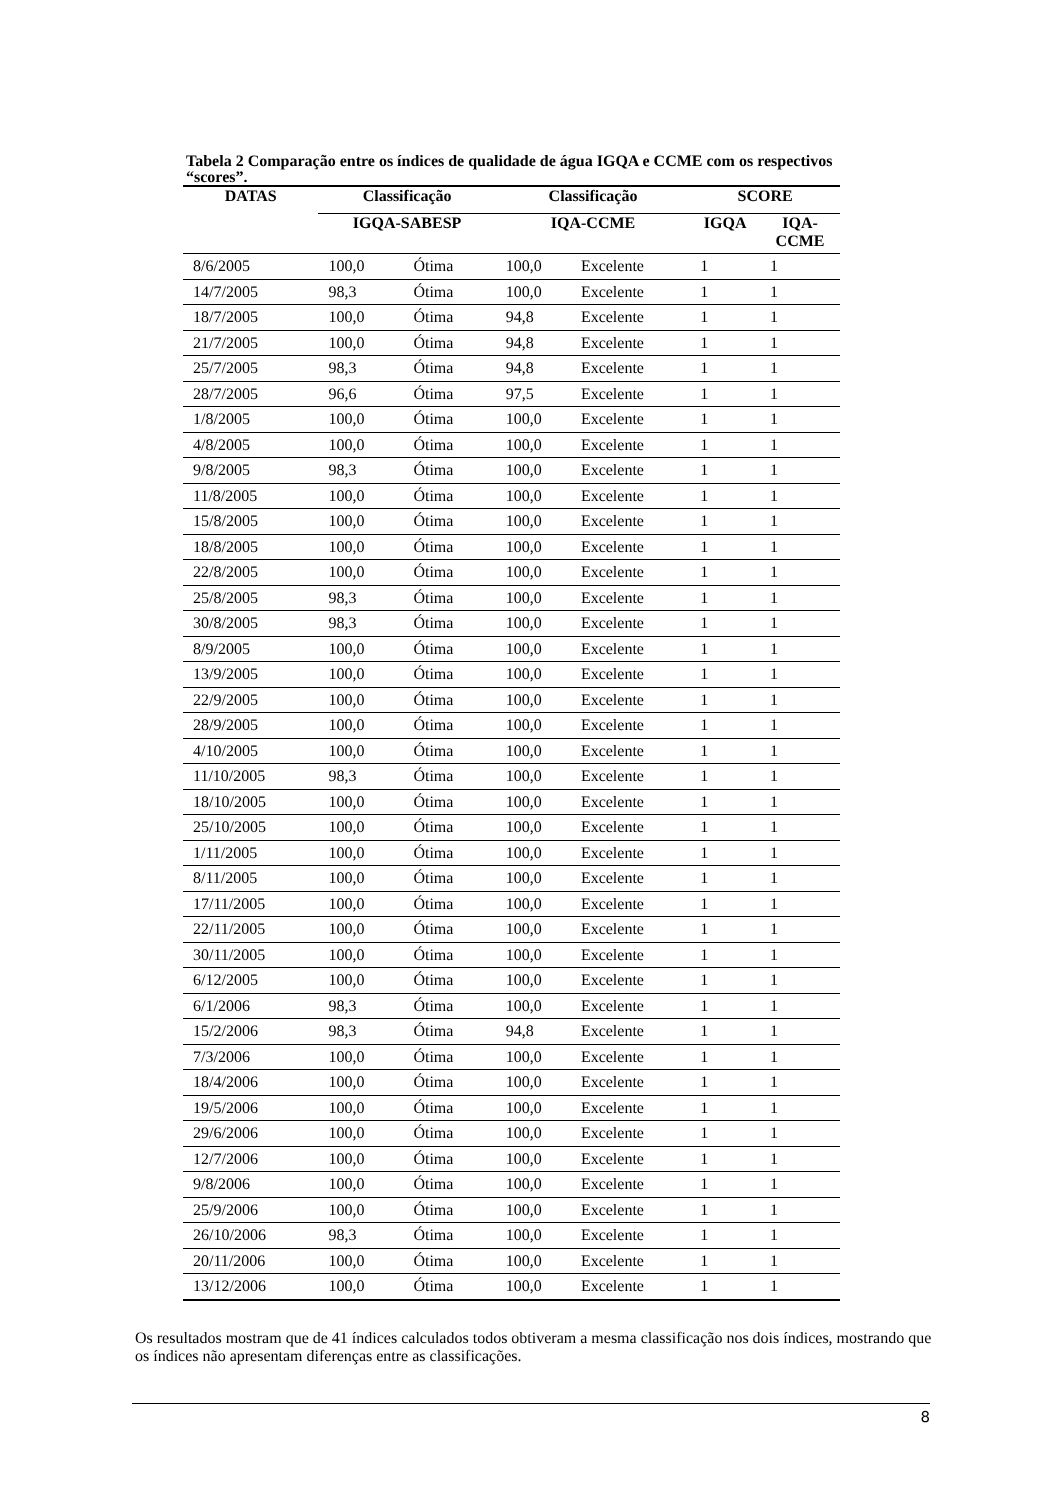Tabela 2 Comparação entre os índices de qualidade de água IGQA e CCME com os respectivos “scores”.
| DATAS | Classificação | | Classificação | | SCORE | |
| --- | --- | --- | --- | --- | --- | --- |
| | IGQA-SABESP | | IQA-CCME | | IGQA | IQA- CCME |
| 8/6/2005 | 100,0 | Ótima | 100,0 | Excelente | 1 | 1 |
| 14/7/2005 | 98,3 | Ótima | 100,0 | Excelente | 1 | 1 |
| 18/7/2005 | 100,0 | Ótima | 94,8 | Excelente | 1 | 1 |
| 21/7/2005 | 100,0 | Ótima | 94,8 | Excelente | 1 | 1 |
| 25/7/2005 | 98,3 | Ótima | 94,8 | Excelente | 1 | 1 |
| 28/7/2005 | 96,6 | Ótima | 97,5 | Excelente | 1 | 1 |
| 1/8/2005 | 100,0 | Ótima | 100,0 | Excelente | 1 | 1 |
| 4/8/2005 | 100,0 | Ótima | 100,0 | Excelente | 1 | 1 |
| 9/8/2005 | 98,3 | Ótima | 100,0 | Excelente | 1 | 1 |
| 11/8/2005 | 100,0 | Ótima | 100,0 | Excelente | 1 | 1 |
| 15/8/2005 | 100,0 | Ótima | 100,0 | Excelente | 1 | 1 |
| 18/8/2005 | 100,0 | Ótima | 100,0 | Excelente | 1 | 1 |
| 22/8/2005 | 100,0 | Ótima | 100,0 | Excelente | 1 | 1 |
| 25/8/2005 | 98,3 | Ótima | 100,0 | Excelente | 1 | 1 |
| 30/8/2005 | 98,3 | Ótima | 100,0 | Excelente | 1 | 1 |
| 8/9/2005 | 100,0 | Ótima | 100,0 | Excelente | 1 | 1 |
| 13/9/2005 | 100,0 | Ótima | 100,0 | Excelente | 1 | 1 |
| 22/9/2005 | 100,0 | Ótima | 100,0 | Excelente | 1 | 1 |
| 28/9/2005 | 100,0 | Ótima | 100,0 | Excelente | 1 | 1 |
| 4/10/2005 | 100,0 | Ótima | 100,0 | Excelente | 1 | 1 |
| 11/10/2005 | 98,3 | Ótima | 100,0 | Excelente | 1 | 1 |
| 18/10/2005 | 100,0 | Ótima | 100,0 | Excelente | 1 | 1 |
| 25/10/2005 | 100,0 | Ótima | 100,0 | Excelente | 1 | 1 |
| 1/11/2005 | 100,0 | Ótima | 100,0 | Excelente | 1 | 1 |
| 8/11/2005 | 100,0 | Ótima | 100,0 | Excelente | 1 | 1 |
| 17/11/2005 | 100,0 | Ótima | 100,0 | Excelente | 1 | 1 |
| 22/11/2005 | 100,0 | Ótima | 100,0 | Excelente | 1 | 1 |
| 30/11/2005 | 100,0 | Ótima | 100,0 | Excelente | 1 | 1 |
| 6/12/2005 | 100,0 | Ótima | 100,0 | Excelente | 1 | 1 |
| 6/1/2006 | 98,3 | Ótima | 100,0 | Excelente | 1 | 1 |
| 15/2/2006 | 98,3 | Ótima | 94,8 | Excelente | 1 | 1 |
| 7/3/2006 | 100,0 | Ótima | 100,0 | Excelente | 1 | 1 |
| 18/4/2006 | 100,0 | Ótima | 100,0 | Excelente | 1 | 1 |
| 19/5/2006 | 100,0 | Ótima | 100,0 | Excelente | 1 | 1 |
| 29/6/2006 | 100,0 | Ótima | 100,0 | Excelente | 1 | 1 |
| 12/7/2006 | 100,0 | Ótima | 100,0 | Excelente | 1 | 1 |
| 9/8/2006 | 100,0 | Ótima | 100,0 | Excelente | 1 | 1 |
| 25/9/2006 | 100,0 | Ótima | 100,0 | Excelente | 1 | 1 |
| 26/10/2006 | 98,3 | Ótima | 100,0 | Excelente | 1 | 1 |
| 20/11/2006 | 100,0 | Ótima | 100,0 | Excelente | 1 | 1 |
| 13/12/2006 | 100,0 | Ótima | 100,0 | Excelente | 1 | 1 |
Os resultados mostram que de 41 índices calculados todos obtiveram a mesma classificação nos dois índices, mostrando que os índices não apresentam diferenças entre as classificações.
8